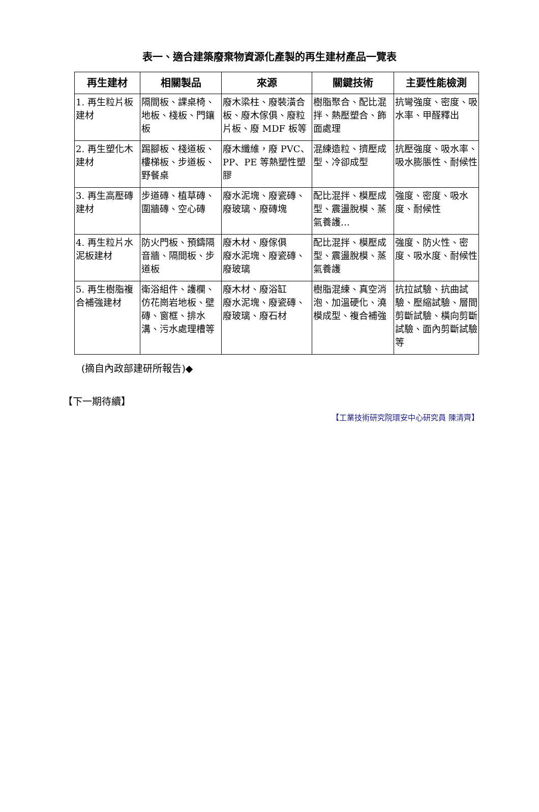表一、適合建築廢棄物資源化產製的再生建材產品一覽表
| 再生建材 | 相關製品 | 來源 | 關鍵技術 | 主要性能檢測 |
| --- | --- | --- | --- | --- |
| 1. 再生粒片板建材 | 隔間板、課桌椅、地板、棧板、門鑲板 | 廢木梁柱、廢裝潢合板、廢木傢俱、廢粒片板、廢 MDF 板等 | 樹脂聚合、配比混拌、熱壓塑合、飾面處理 | 抗彎強度、密度、吸水率、甲醛釋出 |
| 2. 再生塑化木建材 | 踢腳板、棧道板、樓梯板、步道板、野餐桌 | 廢木纖維，廢 PVC、PP、PE 等熱塑性塑膠 | 混練造粒、擠壓成型、冷卻成型 | 抗壓強度、吸水率、吸水膨脹性、耐候性 |
| 3. 再生高壓磚建材 | 步道磚、植草磚、圍牆磚、空心磚 | 廢水泥塊、廢瓷磚、廢玻璃、廢磚塊 | 配比混拌、模壓成型、震盪脫模、蒸氣養護… | 強度、密度、吸水度、耐候性 |
| 4. 再生粒片水泥板建材 | 防火門板、預鑄隔音牆、隔間板、步道板 | 廢木材、廢傢俱 廢水泥塊、廢瓷磚、廢玻璃 | 配比混拌、模壓成型、震盪脫模、蒸氣養護 | 強度、防火性、密度、吸水度、耐候性 |
| 5. 再生樹脂複合補強建材 | 衛浴組件、護欄、仿花崗岩地板、壁磚、窗框、排水溝、污水處理槽等 | 廢木材、廢浴缸 廢水泥塊、廢瓷磚、廢玻璃、廢石材 | 樹脂混練、真空消泡、加溫硬化、澆模成型、複合補強 | 抗拉試驗、抗曲試驗、壓縮試驗、層間剪斷試驗、橫向剪斷試驗、面內剪斷試驗等 |
(摘自內政部建研所報告)◆
【下一期待續】
【工業技術研究院環安中心研究員 陳清齊】